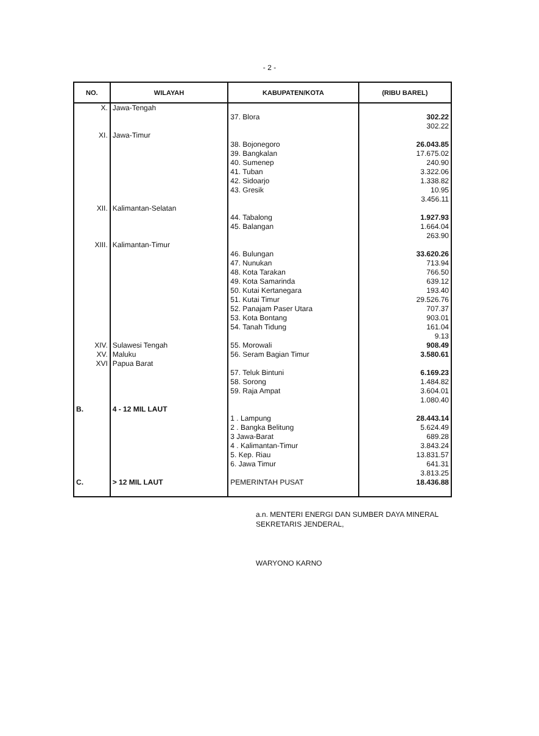- 2 -
| NO. | WILAYAH | KABUPATEN/KOTA | (RIBU BAREL) |
| --- | --- | --- | --- |
| X. | Jawa-Tengah | 37. Blora | 302.22 302.22 |
| XI. | Jawa-Timur | 38. Bojonegoro 39. Bangkalan 40. Sumenep 41. Tuban 42. Sidoarjo 43. Gresik | 26.043.85 17.675.02 240.90 3.322.06 1.338.82 10.95 3.456.11 |
| XII. | Kalimantan-Selatan | 44. Tabalong 45. Balangan | 1.927.93 1.664.04 263.90 |
| XIII. | Kalimantan-Timur | 46. Bulungan 47. Nunukan 48. Kota Tarakan 49. Kota Samarinda 50. Kutai Kertanegara 51. Kutai Timur 52. Panajam Paser Utara 53. Kota Bontang 54. Tanah Tidung | 33.620.26 713.94 766.50 639.12 193.40 29.526.76 707.37 903.01 161.04 9.13 |
| XIV. | Sulawesi Tengah | 55. Morowali | 908.49 |
| XV. | Maluku | 56. Seram Bagian Timur | 3.580.61 |
| XVI | Papua Barat | 57. Teluk Bintuni 58. Sorong 59. Raja Ampat | 6.169.23 1.484.82 3.604.01 1.080.40 |
| B. | 4 - 12 MIL LAUT | 1 . Lampung 2 . Bangka Belitung 3 Jawa-Barat 4 . Kalimantan-Timur 5. Kep. Riau 6. Jawa Timur | 28.443.14 5.624.49 689.28 3.843.24 13.831.57 641.31 3.813.25 |
| C. | > 12 MIL LAUT | PEMERINTAH PUSAT | 18.436.88 |
a.n. MENTERI ENERGI DAN SUMBER DAYA MINERAL
SEKRETARIS JENDERAL,
WARYONO KARNO